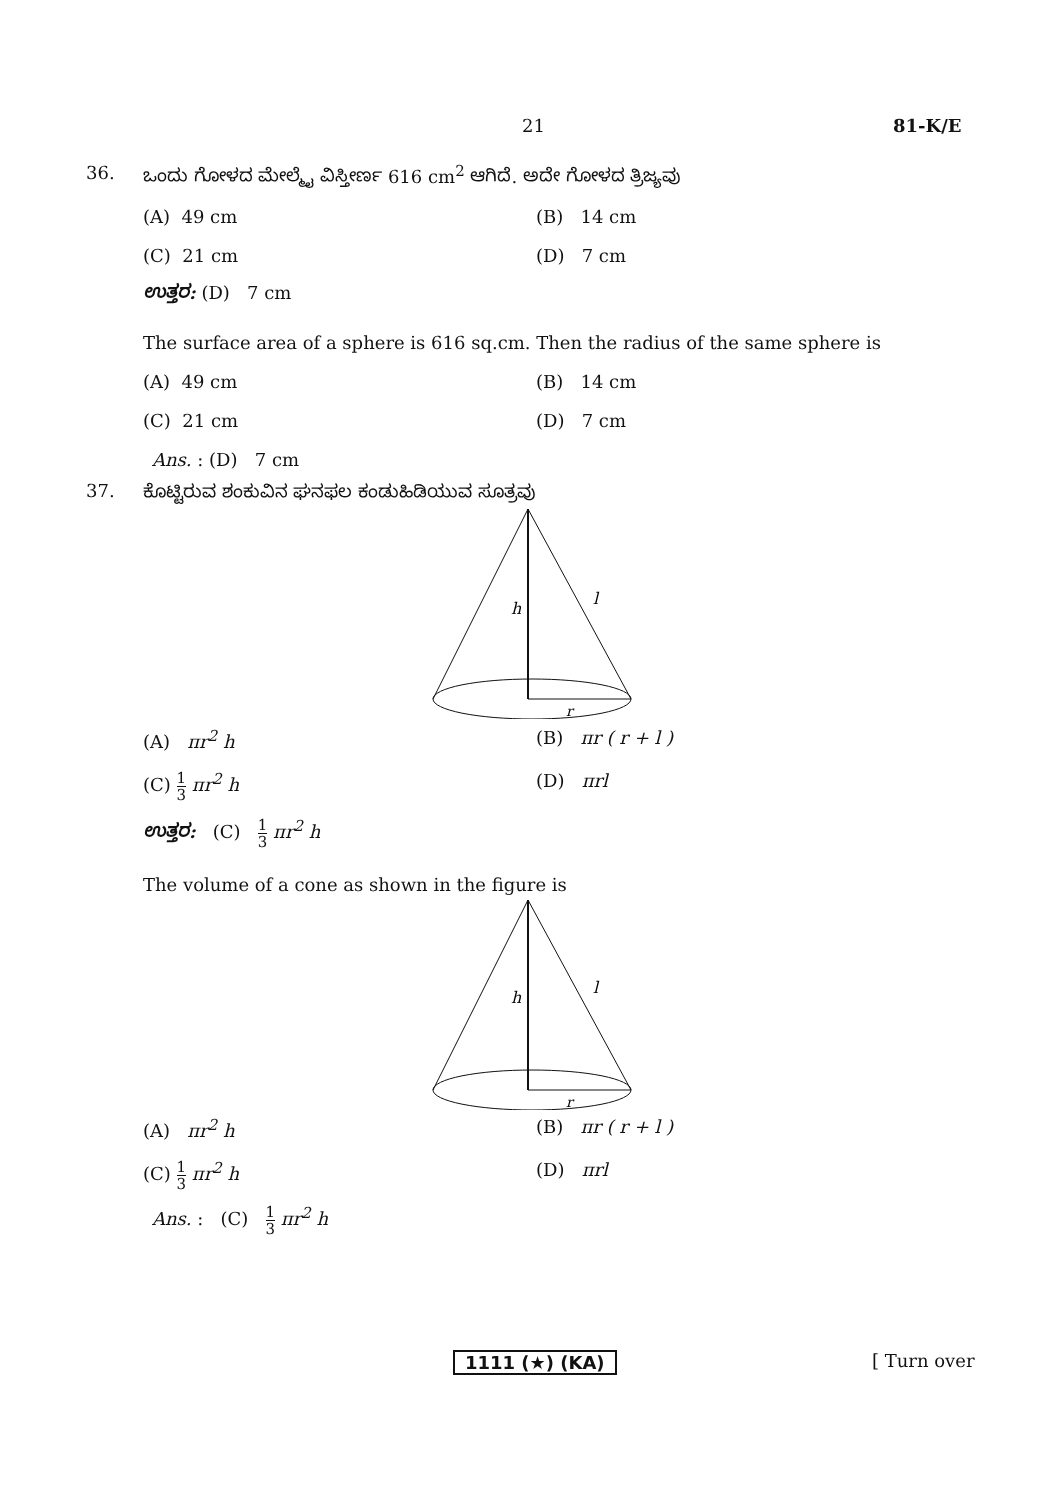21 81-K/E
36. ಒಂದು ಗೋಳದ ಮೇಲ್ಮೈ ವಿಸ್ತೀರ್ಣ 616 cm<sup>2</sup> ಆಗಿದೆ. ಅದೇ ಗೋಳದ ತ್ರಿಜ್ಯವು
(A) 49 cm (B) 14 cm (C) 21 cm (D) 7 cm
ಉತ್ತರ: (D) 7 cm
The surface area of a sphere is 616 sq.cm. Then the radius of the same sphere is
(A) 49 cm (B) 14 cm (C) 21 cm (D) 7 cm
Ans. : (D) 7 cm
37. ಕೊಟ್ಟಿರುವ ಶಂಕುವಿನ ಘನಫಲ ಕಂಡುಹಿಡಿಯುವ ಸೂತ್ರವು
h
l
r
(A) πr<sup>2</sup> h (B) πr ( r + l ) (C) 1 3 πr<sup>2</sup> h (D) πrl
ಉತ್ತರ: (C) 1 3 πr<sup>2</sup> h
The volume of a cone as shown in the figure is
h
l
r
(A) πr<sup>2</sup> h (B) πr ( r + l ) (C) 1 3 πr<sup>2</sup> h (D) πrl
Ans. : (C) 1 3 πr<sup>2</sup> h
1111 (★) (KA) [ Turn over